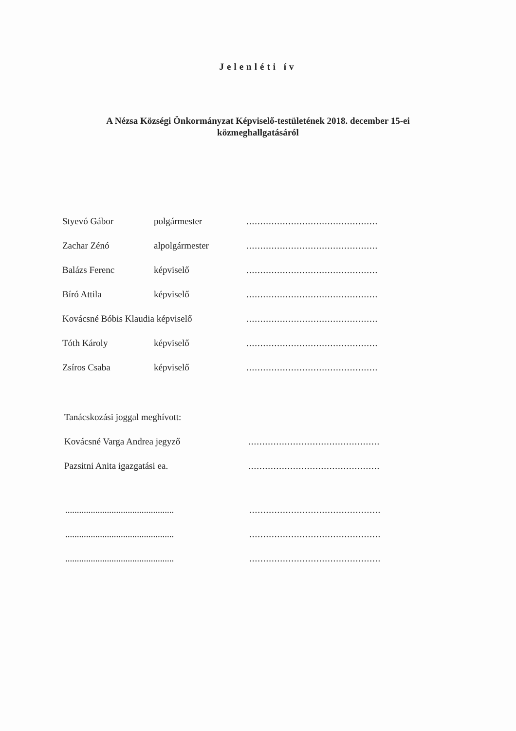Jelenléti ív
A Nézsa Községi Önkormányzat Képviselő-testületének 2018. december 15-ei
közmeghallgatásáról
Styevó Gábor polgármester...............................................
Zachar Zénó alpolgármester...............................................
Balázs Ferenc képviselő...............................................
Bíró Attila képviselő...............................................
Kovácsné Bóbis Klaudia képviselő...............................................
Tóth Károly képviselő...............................................
Zsíros Csaba képviselő...............................................
Tanácskozási joggal meghívott:
Kovácsné Varga Andrea jegyző...............................................
Pazsitni Anita igazgatási ea................................................
..............................................................................................
..............................................................................................
..............................................................................................